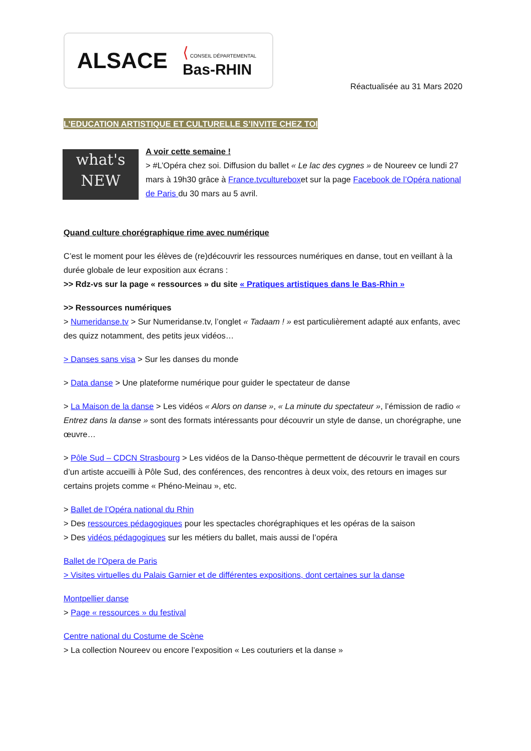ALSACE ⟨ CONSEIL DÉPARTEMENTAL
Bas-RHIN
Réactualisée au 31 Mars 2020
L’EDUCATION ARTISTIQUE ET CULTURELLE S’INVITE CHEZ TOI
what's
NEW
A voir cette semaine !
> #L’Opéra chez soi. Diffusion du ballet « Le lac des cygnes » de Noureev ce lundi 27 mars à 19h30 grâce à France.tvcultureboxet sur la page Facebook de l’Opéra national de Paris du 30 mars au 5 avril.
Quand culture chorégraphique rime avec numérique
C’est le moment pour les élèves de (re)découvrir les ressources numériques en danse, tout en veillant à la durée globale de leur exposition aux écrans :
>> Rdz-vs sur la page « ressources » du site « Pratiques artistiques dans le Bas-Rhin »
>> Ressources numériques
> Numeridanse.tv > Sur Numeridanse.tv, l’onglet « Tadaam ! » est particulièrement adapté aux enfants, avec des quizz notamment, des petits jeux vidéos…
> Danses sans visa > Sur les danses du monde
> Data danse > Une plateforme numérique pour guider le spectateur de danse
> La Maison de la danse > Les vidéos « Alors on danse », « La minute du spectateur », l’émission de radio « Entrez dans la danse » sont des formats intéressants pour découvrir un style de danse, un chorégraphe, une œuvre…
> Pôle Sud – CDCN Strasbourg > Les vidéos de la Danso-thèque permettent de découvrir le travail en cours d’un artiste accueilli à Pôle Sud, des conférences, des rencontres à deux voix, des retours en images sur certains projets comme « Phéno-Meinau », etc.
> Ballet de l’Opéra national du Rhin
> Des ressources pédagogiques pour les spectacles chorégraphiques et les opéras de la saison
> Des vidéos pédagogiques sur les métiers du ballet, mais aussi de l’opéra
Ballet de l’Opera de Paris
> Visites virtuelles du Palais Garnier et de différentes expositions, dont certaines sur la danse
Montpellier danse
> Page « ressources » du festival
Centre national du Costume de Scène
> La collection Noureev ou encore l’exposition « Les couturiers et la danse »